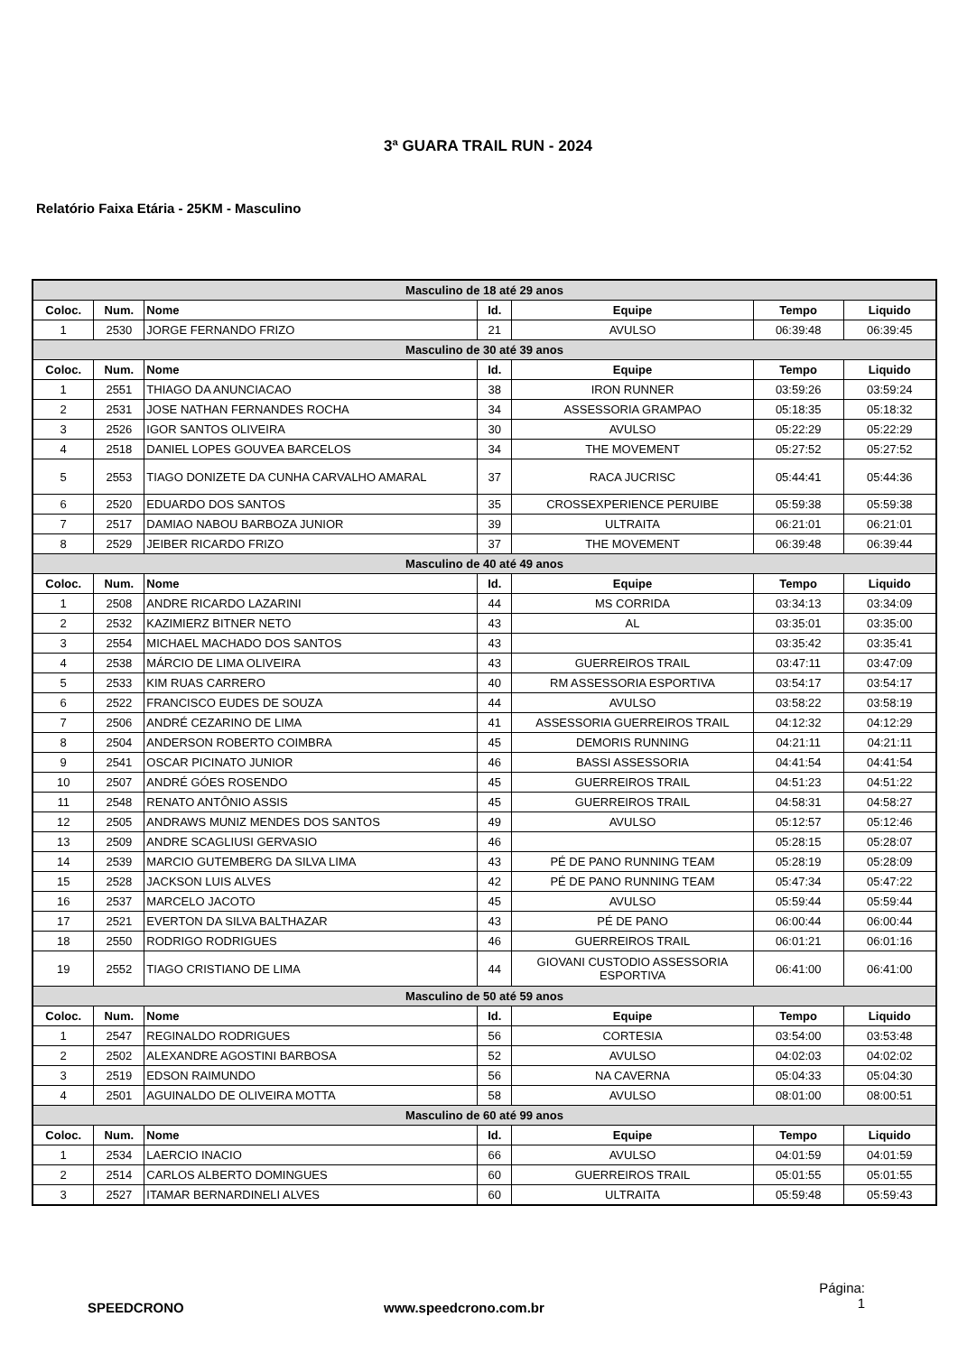3ª GUARA TRAIL RUN - 2024
Relatório Faixa Etária - 25KM - Masculino
| Masculino de 18 até 29 anos | | | | | | |
| Coloc. | Num. | Nome | Id. | Equipe | Tempo | Liquido |
| 1 | 2530 | JORGE FERNANDO FRIZO | 21 | AVULSO | 06:39:48 | 06:39:45 |
| Masculino de 30 até 39 anos | | | | | | |
| Coloc. | Num. | Nome | Id. | Equipe | Tempo | Liquido |
| 1 | 2551 | THIAGO DA ANUNCIACAO | 38 | IRON RUNNER | 03:59:26 | 03:59:24 |
| 2 | 2531 | JOSE NATHAN FERNANDES ROCHA | 34 | ASSESSORIA GRAMPAO | 05:18:35 | 05:18:32 |
| 3 | 2526 | IGOR SANTOS OLIVEIRA | 30 | AVULSO | 05:22:29 | 05:22:29 |
| 4 | 2518 | DANIEL LOPES GOUVEA BARCELOS | 34 | THE MOVEMENT | 05:27:52 | 05:27:52 |
| 5 | 2553 | TIAGO DONIZETE DA CUNHA CARVALHO AMARAL | 37 | RACA JUCRISC | 05:44:41 | 05:44:36 |
| 6 | 2520 | EDUARDO DOS SANTOS | 35 | CROSSEXPERIENCE PERUIBE | 05:59:38 | 05:59:38 |
| 7 | 2517 | DAMIAO NABOU BARBOZA JUNIOR | 39 | ULTRAITA | 06:21:01 | 06:21:01 |
| 8 | 2529 | JEIBER RICARDO FRIZO | 37 | THE MOVEMENT | 06:39:48 | 06:39:44 |
| Masculino de 40 até 49 anos | | | | | | |
| Coloc. | Num. | Nome | Id. | Equipe | Tempo | Liquido |
| 1 | 2508 | ANDRE RICARDO LAZARINI | 44 | MS CORRIDA | 03:34:13 | 03:34:09 |
| 2 | 2532 | KAZIMIERZ BITNER NETO | 43 | AL | 03:35:01 | 03:35:00 |
| 3 | 2554 | MICHAEL MACHADO DOS SANTOS | 43 | | 03:35:42 | 03:35:41 |
| 4 | 2538 | MÁRCIO DE LIMA OLIVEIRA | 43 | GUERREIROS TRAIL | 03:47:11 | 03:47:09 |
| 5 | 2533 | KIM RUAS CARRERO | 40 | RM ASSESSORIA ESPORTIVA | 03:54:17 | 03:54:17 |
| 6 | 2522 | FRANCISCO EUDES DE SOUZA | 44 | AVULSO | 03:58:22 | 03:58:19 |
| 7 | 2506 | ANDRÉ CEZARINO DE LIMA | 41 | ASSESSORIA GUERREIROS TRAIL | 04:12:32 | 04:12:29 |
| 8 | 2504 | ANDERSON ROBERTO COIMBRA | 45 | DEMORIS RUNNING | 04:21:11 | 04:21:11 |
| 9 | 2541 | OSCAR PICINATO JUNIOR | 46 | BASSI ASSESSORIA | 04:41:54 | 04:41:54 |
| 10 | 2507 | ANDRÉ GÓES ROSENDO | 45 | GUERREIROS TRAIL | 04:51:23 | 04:51:22 |
| 11 | 2548 | RENATO ANTÔNIO ASSIS | 45 | GUERREIROS TRAIL | 04:58:31 | 04:58:27 |
| 12 | 2505 | ANDRAWS MUNIZ MENDES DOS SANTOS | 49 | AVULSO | 05:12:57 | 05:12:46 |
| 13 | 2509 | ANDRE SCAGLIUSI GERVASIO | 46 | | 05:28:15 | 05:28:07 |
| 14 | 2539 | MARCIO GUTEMBERG DA SILVA LIMA | 43 | PÉ DE PANO RUNNING TEAM | 05:28:19 | 05:28:09 |
| 15 | 2528 | JACKSON LUIS ALVES | 42 | PÉ DE PANO RUNNING TEAM | 05:47:34 | 05:47:22 |
| 16 | 2537 | MARCELO JACOTO | 45 | AVULSO | 05:59:44 | 05:59:44 |
| 17 | 2521 | EVERTON DA SILVA BALTHAZAR | 43 | PÉ DE PANO | 06:00:44 | 06:00:44 |
| 18 | 2550 | RODRIGO RODRIGUES | 46 | GUERREIROS TRAIL | 06:01:21 | 06:01:16 |
| 19 | 2552 | TIAGO CRISTIANO DE LIMA | 44 | GIOVANI CUSTODIO ASSESSORIA ESPORTIVA | 06:41:00 | 06:41:00 |
| Masculino de 50 até 59 anos | | | | | | |
| Coloc. | Num. | Nome | Id. | Equipe | Tempo | Liquido |
| 1 | 2547 | REGINALDO RODRIGUES | 56 | CORTESIA | 03:54:00 | 03:53:48 |
| 2 | 2502 | ALEXANDRE AGOSTINI BARBOSA | 52 | AVULSO | 04:02:03 | 04:02:02 |
| 3 | 2519 | EDSON RAIMUNDO | 56 | NA CAVERNA | 05:04:33 | 05:04:30 |
| 4 | 2501 | AGUINALDO DE OLIVEIRA MOTTA | 58 | AVULSO | 08:01:00 | 08:00:51 |
| Masculino de 60 até 99 anos | | | | | | |
| Coloc. | Num. | Nome | Id. | Equipe | Tempo | Liquido |
| 1 | 2534 | LAERCIO INACIO | 66 | AVULSO | 04:01:59 | 04:01:59 |
| 2 | 2514 | CARLOS ALBERTO DOMINGUES | 60 | GUERREIROS TRAIL | 05:01:55 | 05:01:55 |
| 3 | 2527 | ITAMAR BERNARDINELI ALVES | 60 | ULTRAITA | 05:59:48 | 05:59:43 |
SPEEDCRONO www.speedcrono.com.br
Página:
1